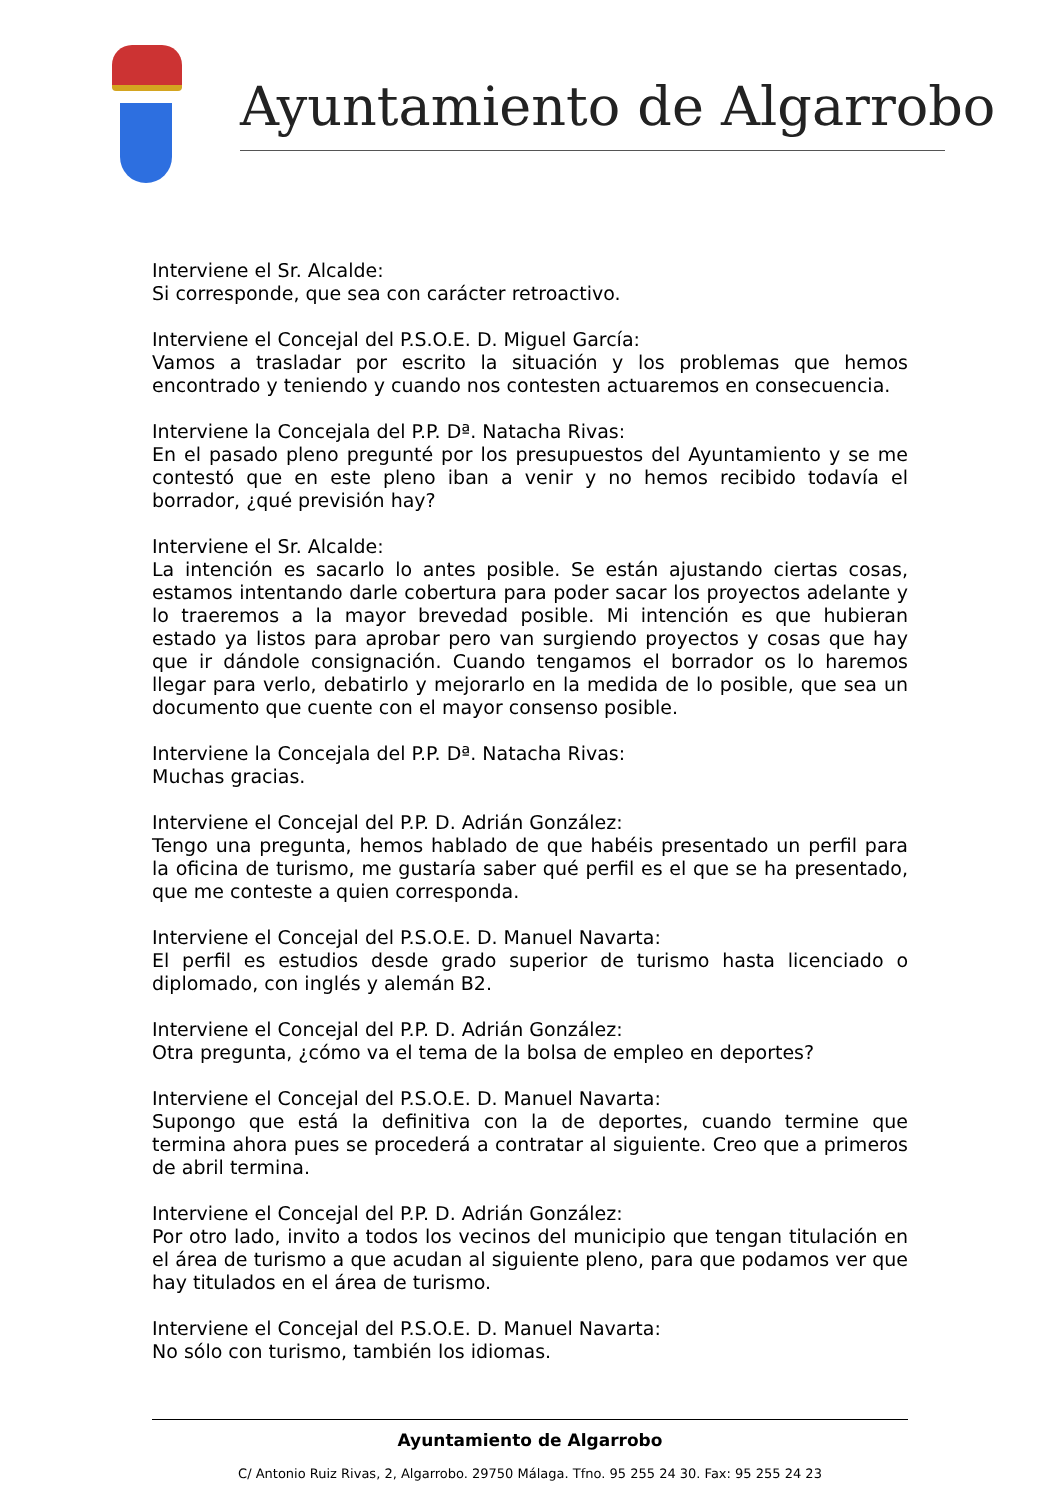Ayuntamiento de Algarrobo
Interviene el Sr. Alcalde:
Si corresponde, que sea con carácter retroactivo.
Interviene el Concejal del P.S.O.E. D. Miguel García:
Vamos a trasladar por escrito la situación y los problemas que hemos encontrado y teniendo y cuando nos contesten actuaremos en consecuencia.
Interviene la Concejala del P.P. Dª. Natacha Rivas:
En el pasado pleno pregunté por los presupuestos del Ayuntamiento y se me contestó que en este pleno iban a venir y no hemos recibido todavía el borrador, ¿qué previsión hay?
Interviene el Sr. Alcalde:
La intención es sacarlo lo antes posible. Se están ajustando ciertas cosas, estamos intentando darle cobertura para poder sacar los proyectos adelante y lo traeremos a la mayor brevedad posible. Mi intención es que hubieran estado ya listos para aprobar pero van surgiendo proyectos y cosas que hay que ir dándole consignación. Cuando tengamos el borrador os lo haremos llegar para verlo, debatirlo y mejorarlo en la medida de lo posible, que sea un documento que cuente con el mayor consenso posible.
Interviene la Concejala del P.P. Dª. Natacha Rivas:
Muchas gracias.
Interviene el Concejal del P.P. D. Adrián González:
Tengo una pregunta, hemos hablado de que habéis presentado un perfil para la oficina de turismo, me gustaría saber qué perfil es el que se ha presentado, que me conteste a quien corresponda.
Interviene el Concejal del P.S.O.E. D. Manuel Navarta:
El perfil es estudios desde grado superior de turismo hasta licenciado o diplomado, con inglés y alemán B2.
Interviene el Concejal del P.P. D. Adrián González:
Otra pregunta, ¿cómo va el tema de la bolsa de empleo en deportes?
Interviene el Concejal del P.S.O.E. D. Manuel Navarta:
Supongo que está la definitiva con la de deportes, cuando termine que termina ahora pues se procederá a contratar al siguiente. Creo que a primeros de abril termina.
Interviene el Concejal del P.P. D. Adrián González:
Por otro lado, invito a todos los vecinos del municipio que tengan titulación en el área de turismo a que acudan al siguiente pleno, para que podamos ver que hay titulados en el área de turismo.
Interviene el Concejal del P.S.O.E. D. Manuel Navarta:
No sólo con turismo, también los idiomas.
Ayuntamiento de Algarrobo
C/ Antonio Ruiz Rivas, 2, Algarrobo. 29750 Málaga. Tfno. 95 255 24 30. Fax: 95 255 24 23